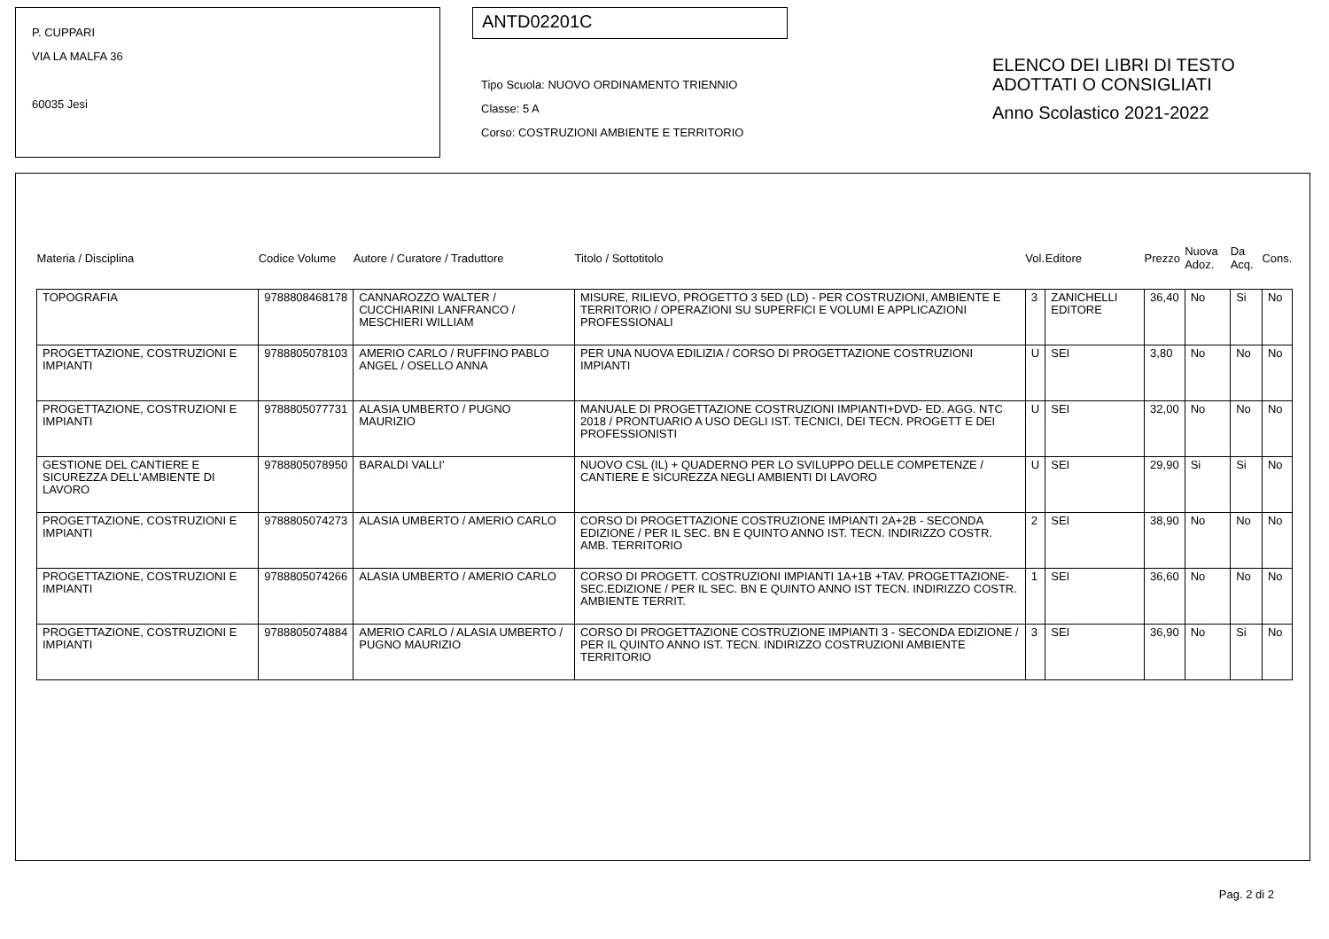P. CUPPARI
VIA LA MALFA 36
60035 Jesi
ANTD02201C
Tipo Scuola: NUOVO ORDINAMENTO TRIENNIO
Classe: 5 A
Corso: COSTRUZIONI AMBIENTE E TERRITORIO
ELENCO DEI LIBRI DI TESTO
ADOTTATI O CONSIGLIATI
Anno Scolastico 2021-2022
| Materia / Disciplina | Codice Volume | Autore / Curatore / Traduttore | Titolo / Sottotitolo | Vol. | Editore | Prezzo | Nuova Adoz. | Da Acq. | Cons. |
| --- | --- | --- | --- | --- | --- | --- | --- | --- | --- |
| TOPOGRAFIA | 9788808468178 | CANNAROZZO WALTER / CUCCHIARINI LANFRANCO / MESCHIERI WILLIAM | MISURE, RILIEVO, PROGETTO 3 5ED (LD) - PER COSTRUZIONI, AMBIENTE E TERRITORIO / OPERAZIONI SU SUPERFICI E VOLUMI E APPLICAZIONI PROFESSIONALI | 3 | ZANICHELLI EDITORE | 36,40 | No | Si | No |
| PROGETTAZIONE, COSTRUZIONI E IMPIANTI | 9788805078103 | AMERIO CARLO / RUFFINO PABLO ANGEL / OSELLO ANNA | PER UNA NUOVA EDILIZIA / CORSO DI PROGETTAZIONE COSTRUZIONI IMPIANTI | U | SEI | 3,80 | No | No | No |
| PROGETTAZIONE, COSTRUZIONI E IMPIANTI | 9788805077731 | ALASIA UMBERTO / PUGNO MAURIZIO | MANUALE DI PROGETTAZIONE COSTRUZIONI IMPIANTI+DVD- ED. AGG. NTC 2018 / PRONTUARIO A USO DEGLI IST. TECNICI, DEI TECN. PROGETT E DEI PROFESSIONISTI | U | SEI | 32,00 | No | No | No |
| GESTIONE DEL CANTIERE E SICUREZZA DELL'AMBIENTE DI LAVORO | 9788805078950 | BARALDI VALLI' | NUOVO CSL (IL) + QUADERNO PER LO SVILUPPO DELLE COMPETENZE / CANTIERE E SICUREZZA NEGLI AMBIENTI DI LAVORO | U | SEI | 29,90 | Si | Si | No |
| PROGETTAZIONE, COSTRUZIONI E IMPIANTI | 9788805074273 | ALASIA UMBERTO / AMERIO CARLO | CORSO DI PROGETTAZIONE COSTRUZIONE IMPIANTI 2A+2B - SECONDA EDIZIONE / PER IL SEC. BN E QUINTO ANNO IST. TECN. INDIRIZZO COSTR. AMB. TERRITORIO | 2 | SEI | 38,90 | No | No | No |
| PROGETTAZIONE, COSTRUZIONI E IMPIANTI | 9788805074266 | ALASIA UMBERTO / AMERIO CARLO | CORSO DI PROGETT. COSTRUZIONI IMPIANTI 1A+1B +TAV. PROGETTAZIONE-SEC.EDIZIONE / PER IL SEC. BN E QUINTO ANNO IST TECN. INDIRIZZO COSTR. AMBIENTE TERRIT. | 1 | SEI | 36,60 | No | No | No |
| PROGETTAZIONE, COSTRUZIONI E IMPIANTI | 9788805074884 | AMERIO CARLO / ALASIA UMBERTO / PUGNO MAURIZIO | CORSO DI PROGETTAZIONE COSTRUZIONE IMPIANTI 3 - SECONDA EDIZIONE / PER IL QUINTO ANNO IST. TECN. INDIRIZZO COSTRUZIONI AMBIENTE TERRITORIO | 3 | SEI | 36,90 | No | Si | No |
Pag. 2 di 2